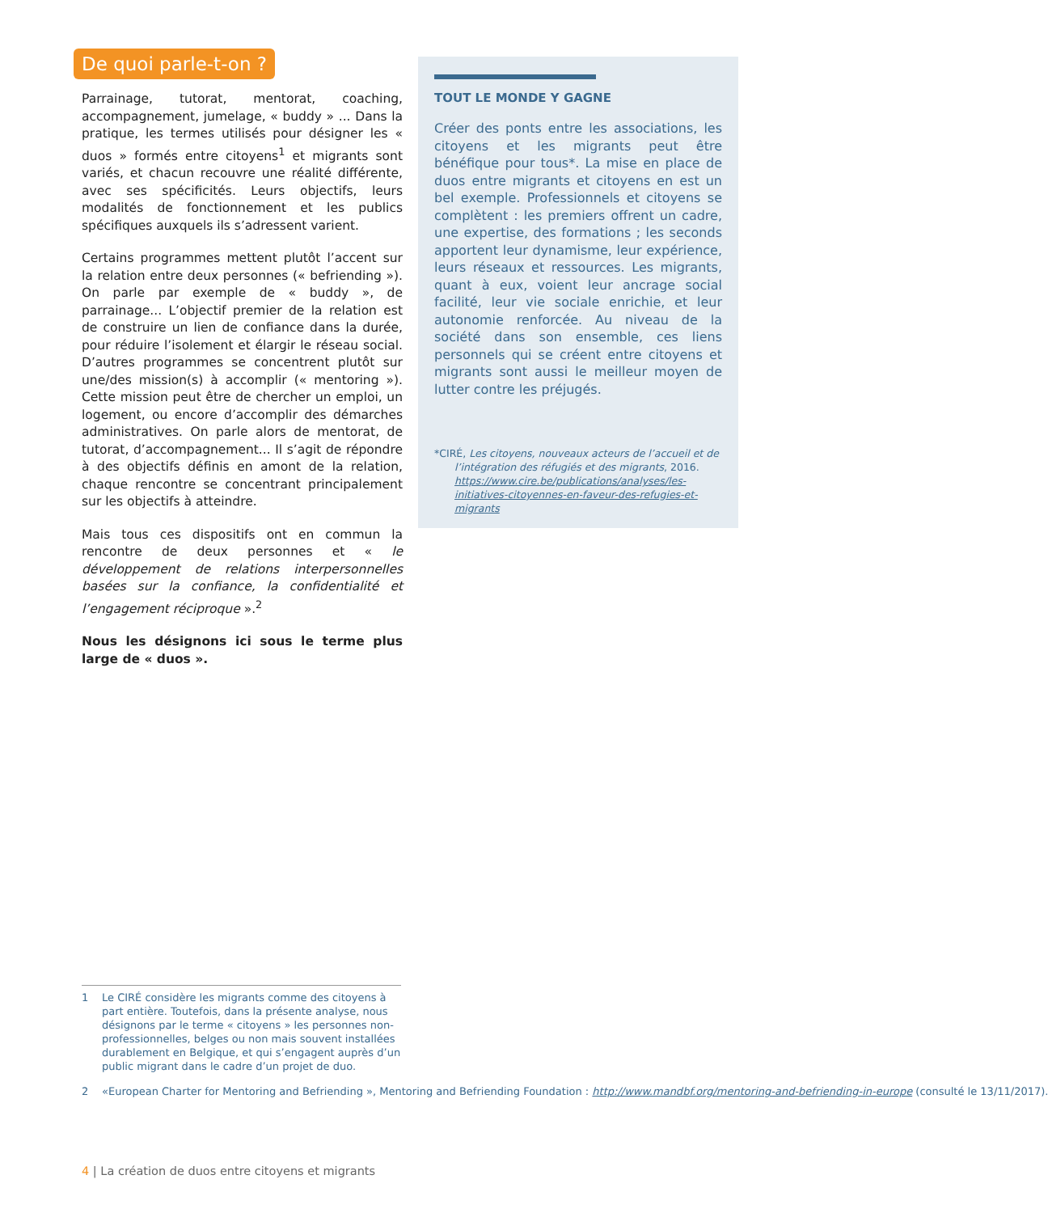De quoi parle-t-on ?
Parrainage, tutorat, mentorat, coaching, accompagnement, jumelage, « buddy » ... Dans la pratique, les termes utilisés pour désigner les « duos » formés entre citoyens<sup>1</sup> et migrants sont variés, et chacun recouvre une réalité différente, avec ses spécificités. Leurs objectifs, leurs modalités de fonctionnement et les publics spécifiques auxquels ils s’adressent varient.
Certains programmes mettent plutôt l’accent sur la relation entre deux personnes (« befriending »). On parle par exemple de « buddy », de parrainage... L’objectif premier de la relation est de construire un lien de confiance dans la durée, pour réduire l’isolement et élargir le réseau social. D’autres programmes se concentrent plutôt sur une/des mission(s) à accomplir (« mentoring »). Cette mission peut être de chercher un emploi, un logement, ou encore d’accomplir des démarches administratives. On parle alors de mentorat, de tutorat, d’accompagnement... Il s’agit de répondre à des objectifs définis en amont de la relation, chaque rencontre se concentrant principalement sur les objectifs à atteindre.
Mais tous ces dispositifs ont en commun la rencontre de deux personnes et « le développement de relations interpersonnelles basées sur la confiance, la confidentialité et l’engagement réciproque ».<sup>2</sup>
Nous les désignons ici sous le terme plus large de « duos ».
TOUT LE MONDE Y GAGNE
Créer des ponts entre les associations, les citoyens et les migrants peut être bénéfique pour tous*. La mise en place de duos entre migrants et citoyens en est un bel exemple. Professionnels et citoyens se complètent : les premiers offrent un cadre, une expertise, des formations ; les seconds apportent leur dynamisme, leur expérience, leurs réseaux et ressources. Les migrants, quant à eux, voient leur ancrage social facilité, leur vie sociale enrichie, et leur autonomie renforcée. Au niveau de la société dans son ensemble, ces liens personnels qui se créent entre citoyens et migrants sont aussi le meilleur moyen de lutter contre les préjugés.
*CIRÉ, Les citoyens, nouveaux acteurs de l’accueil et de l’intégration des réfugiés et des migrants, 2016. https://www.cire.be/publications/analyses/les-initiatives-citoyennes-en-faveur-des-refugies-et-migrants
1 Le CIRÉ considère les migrants comme des citoyens à part entière. Toutefois, dans la présente analyse, nous désignons par le terme « citoyens » les personnes non-professionnelles, belges ou non mais souvent installées durablement en Belgique, et qui s’engagent auprès d’un public migrant dans le cadre d’un projet de duo.
2 «European Charter for Mentoring and Befriending », Mentoring and Befriending Foundation : http://www.mandbf.org/mentoring-and-befriending-in-europe (consulté le 13/11/2017).
4 | La création de duos entre citoyens et migrants